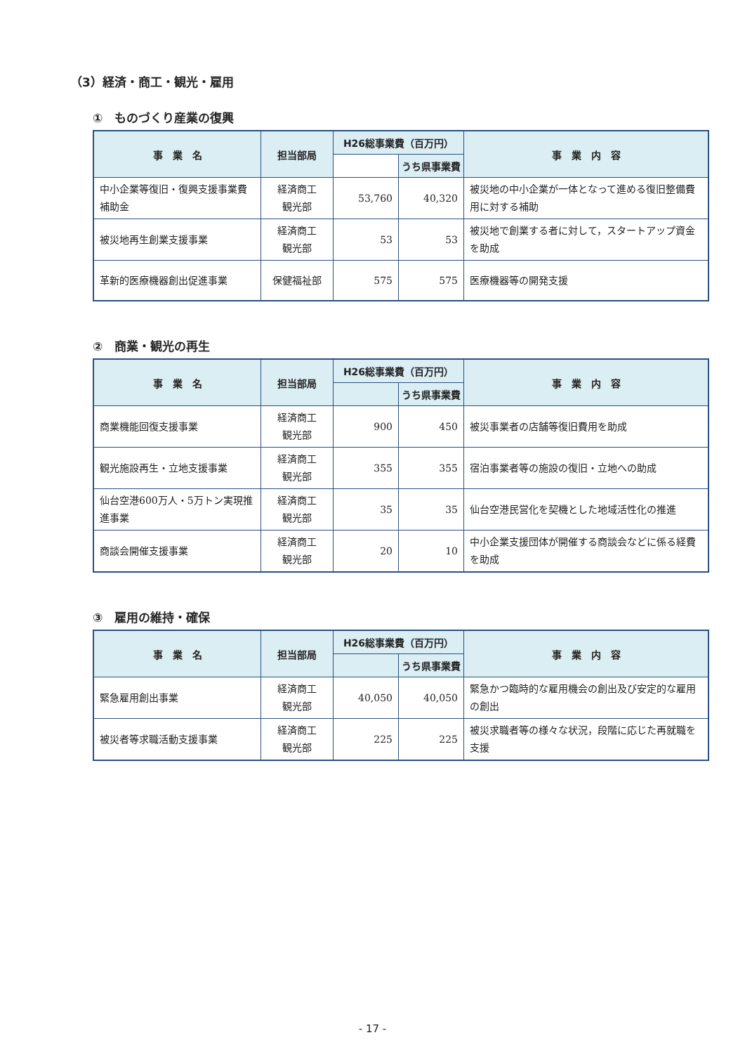（3）経済・商工・観光・雇用
①　ものづくり産業の復興
| 事 業 名 | 担当部局 | H26総事業費（百万円） | | 事 業 内 容 |
| --- | --- | --- | --- | --- |
| | | | うち県事業費 | |
| 中小企業等復旧・復興支援事業費補助金 | 経済商工 観光部 | 53,760 | 40,320 | 被災地の中小企業が一体となって進める復旧整備費用に対する補助 |
| 被災地再生創業支援事業 | 経済商工 観光部 | 53 | 53 | 被災地で創業する者に対して，スタートアップ資金を助成 |
| 革新的医療機器創出促進事業 | 保健福祉部 | 575 | 575 | 医療機器等の開発支援 |
②　商業・観光の再生
| 事 業 名 | 担当部局 | H26総事業費（百万円） | | 事 業 内 容 |
| --- | --- | --- | --- | --- |
| | | | うち県事業費 | |
| 商業機能回復支援事業 | 経済商工 観光部 | 900 | 450 | 被災事業者の店舗等復旧費用を助成 |
| 観光施設再生・立地支援事業 | 経済商工 観光部 | 355 | 355 | 宿泊事業者等の施設の復旧・立地への助成 |
| 仙台空港600万人・5万トン実現推進事業 | 経済商工 観光部 | 35 | 35 | 仙台空港民営化を契機とした地域活性化の推進 |
| 商談会開催支援事業 | 経済商工 観光部 | 20 | 10 | 中小企業支援団体が開催する商談会などに係る経費を助成 |
③　雇用の維持・確保
| 事 業 名 | 担当部局 | H26総事業費（百万円） | | 事 業 内 容 |
| --- | --- | --- | --- | --- |
| | | | うち県事業費 | |
| 緊急雇用創出事業 | 経済商工 観光部 | 40,050 | 40,050 | 緊急かつ臨時的な雇用機会の創出及び安定的な雇用の創出 |
| 被災者等求職活動支援事業 | 経済商工 観光部 | 225 | 225 | 被災求職者等の様々な状況，段階に応じた再就職を支援 |
- 17 -